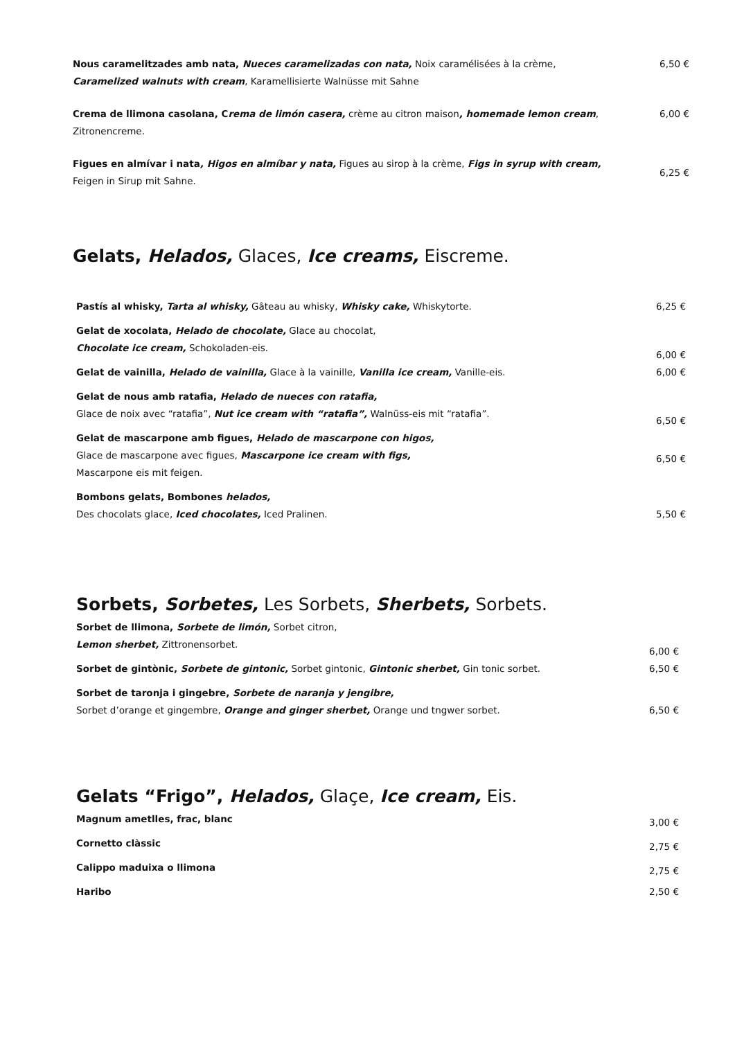| Nous caramelitzades amb nata, Nueces caramelizadas con nata, Noix caramélisées à la crème, Caramelized walnuts with cream , Karamellisierte Walnüsse mit Sahne | 6,50 € |
| Crema de llimona casolana, C rema de limón casera, crème au citron maison , homemade lemon cream , Zitronencreme. | 6,00 € |
| Figues en almívar i nata , Higos en almíbar y nata, Figues au sirop à la crème, Figs in syrup with cream, Feigen in Sirup mit Sahne. | 6,25 € |
Gelats, Helados, Glaces, Ice creams, Eiscreme.
| Pastís al whisky, Tarta al whisky, Gâteau au whisky, Whisky cake, Whiskytorte. | 6,25 € |
| Gelat de xocolata, Helado de chocolate, Glace au chocolat, Chocolate ice cream, Schokoladen-eis. | 6,00 € |
| Gelat de vainilla, Helado de vainilla, Glace à la vainille, Vanilla ice cream, Vanille-eis. | 6,00 € |
| Gelat de nous amb ratafia, Helado de nueces con ratafia, Glace de noix avec “ratafia”, Nut ice cream with “ratafia”, Walnüss-eis mit “ratafia”. | 6,50 € |
| Gelat de mascarpone amb figues, Helado de mascarpone con higos, Glace de mascarpone avec figues, Mascarpone ice cream with figs, Mascarpone eis mit feigen. | 6,50 € |
| Bombons gelats, Bombones helados, Des chocolats glace, Iced chocolates, Iced Pralinen. | 5,50 € |
Sorbets, Sorbetes, Les Sorbets, Sherbets, Sorbets.
| Sorbet de llimona, Sorbete de limón, Sorbet citron, Lemon sherbet, Zittronensorbet. | 6,00 € |
| Sorbet de gintònic, Sorbete de gintonic, Sorbet gintonic, Gintonic sherbet, Gin tonic sorbet. | 6,50 € |
| Sorbet de taronja i gingebre, Sorbete de naranja y jengibre, Sorbet d’orange et gingembre, Orange and ginger sherbet, Orange und tngwer sorbet. | 6,50 € |
Gelats “Frigo”, Helados, Glaçe, Ice cream, Eis.
| Magnum ametlles, frac, blanc | 3,00 € |
| Cornetto clàssic | 2,75 € |
| Calippo maduixa o llimona | 2,75 € |
| Haribo | 2,50 € |